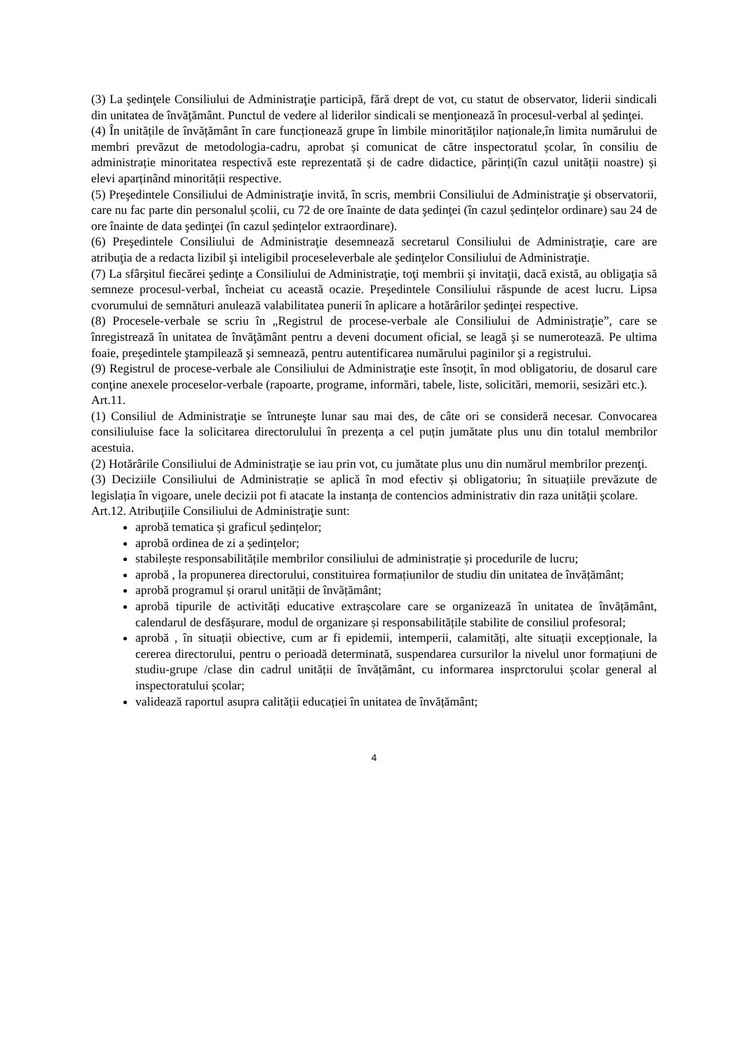(3) La şedinţele Consiliului de Administraţie participă, fără drept de vot, cu statut de observator, liderii sindicali din unitatea de învăţământ. Punctul de vedere al liderilor sindicali se menţionează în procesul-verbal al şedinţei.
(4) În unitățile de învățământ în care funcționează grupe în limbile minorităților naționale,în limita numărului de membri prevăzut de metodologia-cadru, aprobat și comunicat de către inspectoratul școlar, în consiliu de administrație minoritatea respectivă este reprezentată și de cadre didactice, părinți(în cazul unității noastre) și elevi aparținând minorității respective.
(5) Preşedintele Consiliului de Administraţie invită, în scris, membrii Consiliului de Administraţie şi observatorii, care nu fac parte din personalul școlii, cu 72 de ore înainte de data şedinţei (în cazul ședințelor ordinare) sau 24 de ore înainte de data şedinţei (în cazul ședințelor extraordinare).
(6) Preşedintele Consiliului de Administraţie desemnează secretarul Consiliului de Administraţie, care are atribuţia de a redacta lizibil şi inteligibil proceseleverbale ale şedinţelor Consiliului de Administraţie.
(7) La sfârşitul fiecărei şedinţe a Consiliului de Administraţie, toţi membrii şi invitaţii, dacă există, au obligaţia să semneze procesul-verbal, încheiat cu această ocazie. Preşedintele Consiliului răspunde de acest lucru. Lipsa cvorumului de semnături anulează valabilitatea punerii în aplicare a hotărârilor şedinţei respective.
(8) Procesele-verbale se scriu în „Registrul de procese-verbale ale Consiliului de Administraţie”, care se înregistrează în unitatea de învăţământ pentru a deveni document oficial, se leagă şi se numerotează. Pe ultima foaie, preşedintele ştampilează şi semnează, pentru autentificarea numărului paginilor şi a registrului.
(9) Registrul de procese-verbale ale Consiliului de Administraţie este însoţit, în mod obligatoriu, de dosarul care conţine anexele proceselor-verbale (rapoarte, programe, informări, tabele, liste, solicitări, memorii, sesizări etc.).
Art.11.
(1) Consiliul de Administraţie se întruneşte lunar sau mai des, de câte ori se consideră necesar. Convocarea consiliuluise face la solicitarea directorulului în prezența a cel puțin jumătate plus unu din totalul membrilor acestuia.
(2) Hotărârile Consiliului de Administraţie se iau prin vot, cu jumătate plus unu din numărul membrilor prezenţi.
(3) Deciziile Consiliului de Administrație se aplică în mod efectiv și obligatoriu; în situațiile prevăzute de legislația în vigoare, unele decizii pot fi atacate la instanța de contencios administrativ din raza unității școlare.
Art.12. Atribuţiile Consiliului de Administraţie sunt:
aprobă tematica și graficul ședințelor;
aprobă ordinea de zi a ședințelor;
stabilește responsabilitățile membrilor consiliului de administrație și procedurile de lucru;
aprobă , la propunerea directorului, constituirea formațiunilor de studiu din unitatea de învățământ;
aprobă programul și orarul unității de învățământ;
aprobă tipurile de activități educative extrașcolare care se organizează în unitatea de învățământ, calendarul de desfășurare, modul de organizare și responsabilitățile stabilite de consiliul profesoral;
aprobă , în situații obiective, cum ar fi epidemii, intemperii, calamități, alte situații excepționale, la cererea directorului, pentru o perioadă determinată, suspendarea cursurilor la nivelul unor formațiuni de studiu-grupe /clase din cadrul unității de învățământ, cu informarea insprctorului școlar general al inspectoratului școlar;
validează raportul asupra calității educației în unitatea de învățământ;
4